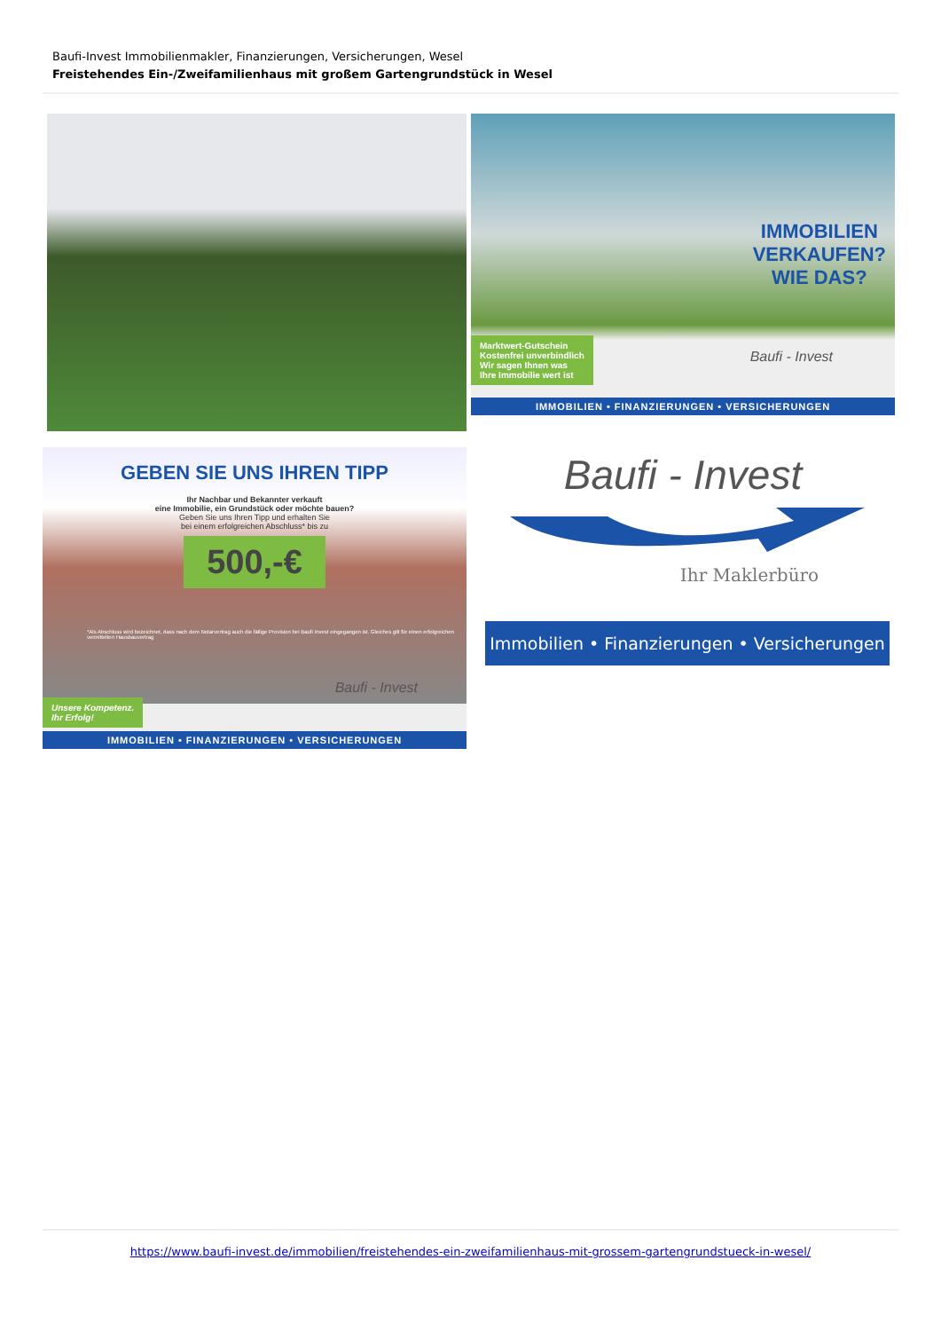Baufi-Invest Immobilienmakler, Finanzierungen, Versicherungen, Wesel
Freistehendes Ein-/Zweifamilienhaus mit großem Gartengrundstück in Wesel
IMMOBILIEN
VERKAUFEN?
WIE DAS?
Marktwert-Gutschein
Kostenfrei unverbindlich
Wir sagen Ihnen was
Ihre Immobilie wert ist
Baufi - Invest
IMMOBILIEN • FINANZIERUNGEN • VERSICHERUNGEN
GEBEN SIE UNS IHREN TIPP
Ihr Nachbar und Bekannter verkauft
eine Immobilie, ein Grundstück oder möchte bauen?
Geben Sie uns Ihren Tipp und erhalten Sie
bei einem erfolgreichen Abschluss* bis zu
500,-€
*Als Abschluss wird bezeichnet, dass nach dem Notarvertrag auch die fällige Provision bei Baufi Invest eingegangen ist. Gleiches gilt für einen erfolgreichen vermittelten Hausbauvertrag
Unsere Kompetenz.
Ihr Erfolg!
Baufi - Invest
IMMOBILIEN • FINANZIERUNGEN • VERSICHERUNGEN
Baufi - Invest
Ihr Maklerbüro
Immobilien • Finanzierungen • Versicherungen
https://www.baufi-invest.de/immobilien/freistehendes-ein-zweifamilienhaus-mit-grossem-gartengrundstueck-in-wesel/